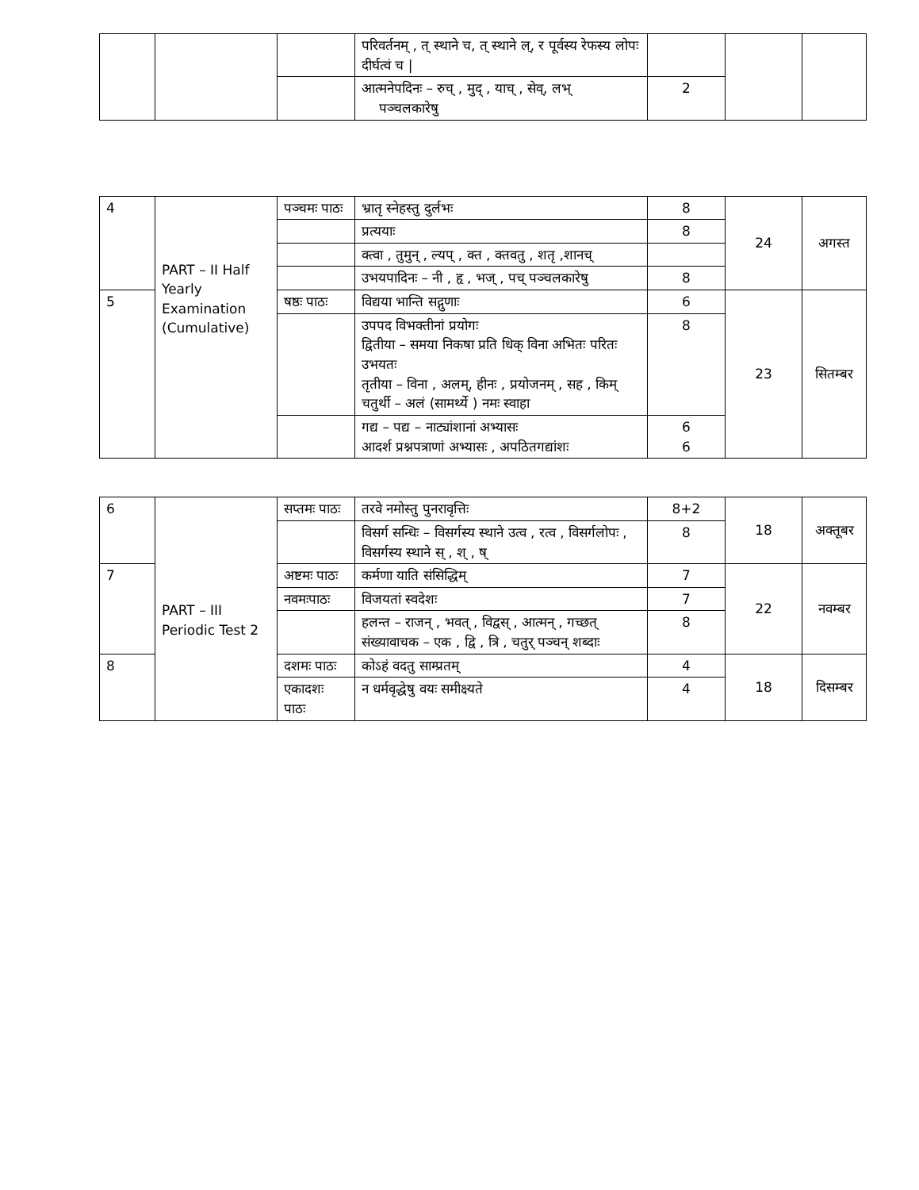| | | | परिवर्तनम् , त् स्थाने च, त् स्थाने ल्, र पूर्वस्य रेफस्य लोपः दीर्घत्वं च / | | | |
| | | | आत्मनेपदिनः – रुच् , मुद् , याच् , सेव्, लभ् पञ्चलकारेषु | 2 | | |
| 4 | PART – II Half Yearly Examination (Cumulative) | पञ्चमः पाठः | भ्रातृ स्नेहस्तु दुर्लभः | 8 | 24 | अगस्त |
| | | | प्रत्ययाः | 8 | | |
| | | | क्त्वा , तुमुन् , ल्यप् , क्त , क्तवतु , शतृ ,शानच् | | | |
| | | | उभयपादिनः – नी , हृ , भज् , पच् पञ्चलकारेषु | 8 | | |
| 5 | | षष्ठः पाठः | विद्यया भान्ति सद्गुणाः | 6 | 23 | सितम्बर |
| | | | उपपद विभक्तीनां प्रयोगः द्वितीया – समया निकषा प्रति धिक् विना अभितः परितः उभयतः तृतीया – विना , अलम्, हीनः , प्रयोजनम् , सह , किम् चतुर्थी – अलं (सामर्थ्ये ) नमः स्वाहा | 8 | | |
| | | | गद्य – पद्य – नाट्यांशानां अभ्यासः आदर्श प्रश्नपत्राणां अभ्यासः , अपठितगद्यांशः | 6 6 | | |
| 6 | PART – III Periodic Test 2 | सप्तमः पाठः | तरवे नमोस्तु पुनरावृत्तिः | 8+2 | 18 | अक्तूबर |
| | | | विसर्ग सन्धिः – विसर्गस्य स्थाने उत्व , रत्व , विसर्गलोपः , विसर्गस्य स्थाने स् , श् , ष् | 8 | | |
| 7 | | अष्टमः पाठः | कर्मणा याति संसिद्धिम् | 7 | 22 | नवम्बर |
| | | नवमःपाठः | विजयतां स्वदेशः | 7 | | |
| | | | हलन्त – राजन् , भवत् , विद्वस् , आत्मन् , गच्छत् संख्यावाचक – एक , द्वि , त्रि , चतुर् पञ्चन् शब्दाः | 8 | | |
| 8 | | दशमः पाठः | कोऽहं वदतु साम्प्रतम् | 4 | 18 | दिसम्बर |
| | | एकादशः पाठः | न धर्मवृद्धेषु वयः समीक्ष्यते | 4 | | |